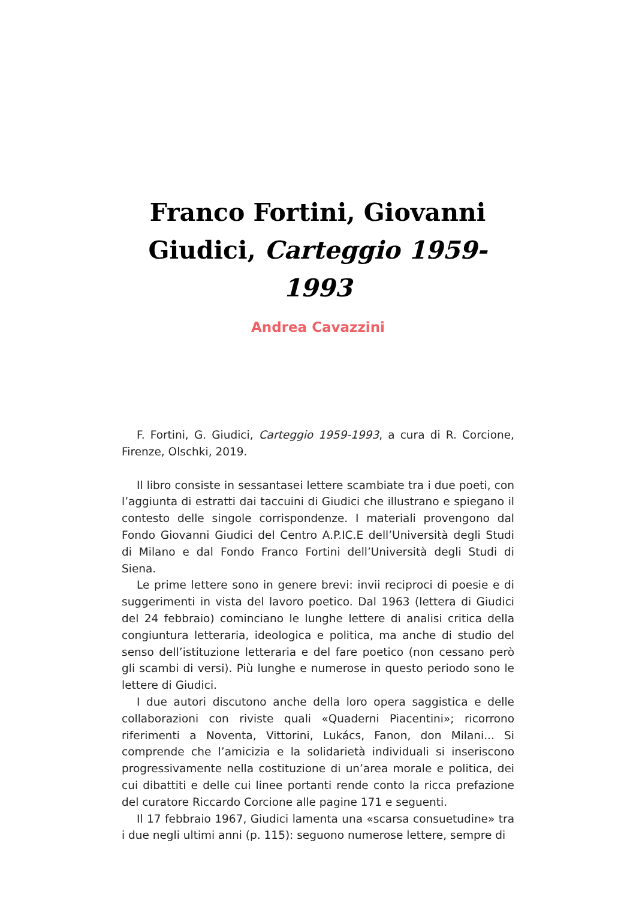Franco Fortini, Giovanni Giudici, Carteggio 1959-1993
Andrea Cavazzini
F. Fortini, G. Giudici, Carteggio 1959-1993, a cura di R. Corcione, Firenze, Olschki, 2019.
Il libro consiste in sessantasei lettere scambiate tra i due poeti, con l’aggiunta di estratti dai taccuini di Giudici che illustrano e spiegano il contesto delle singole corrispondenze. I materiali provengono dal Fondo Giovanni Giudici del Centro A.P.IC.E dell’Università degli Studi di Milano e dal Fondo Franco Fortini dell’Università degli Studi di Siena.
Le prime lettere sono in genere brevi: invii reciproci di poesie e di suggerimenti in vista del lavoro poetico. Dal 1963 (lettera di Giudici del 24 febbraio) cominciano le lunghe lettere di analisi critica della congiuntura letteraria, ideologica e politica, ma anche di studio del senso dell’istituzione letteraria e del fare poetico (non cessano però gli scambi di versi). Più lunghe e numerose in questo periodo sono le lettere di Giudici.
I due autori discutono anche della loro opera saggistica e delle collaborazioni con riviste quali «Quaderni Piacentini»; ricorrono riferimenti a Noventa, Vittorini, Lukács, Fanon, don Milani... Si comprende che l’amicizia e la solidarietà individuali si inseriscono progressivamente nella costituzione di un’area morale e politica, dei cui dibattiti e delle cui linee portanti rende conto la ricca prefazione del curatore Riccardo Corcione alle pagine 171 e seguenti.
Il 17 febbraio 1967, Giudici lamenta una «scarsa consuetudine» tra i due negli ultimi anni (p. 115): seguono numerose lettere, sempre di